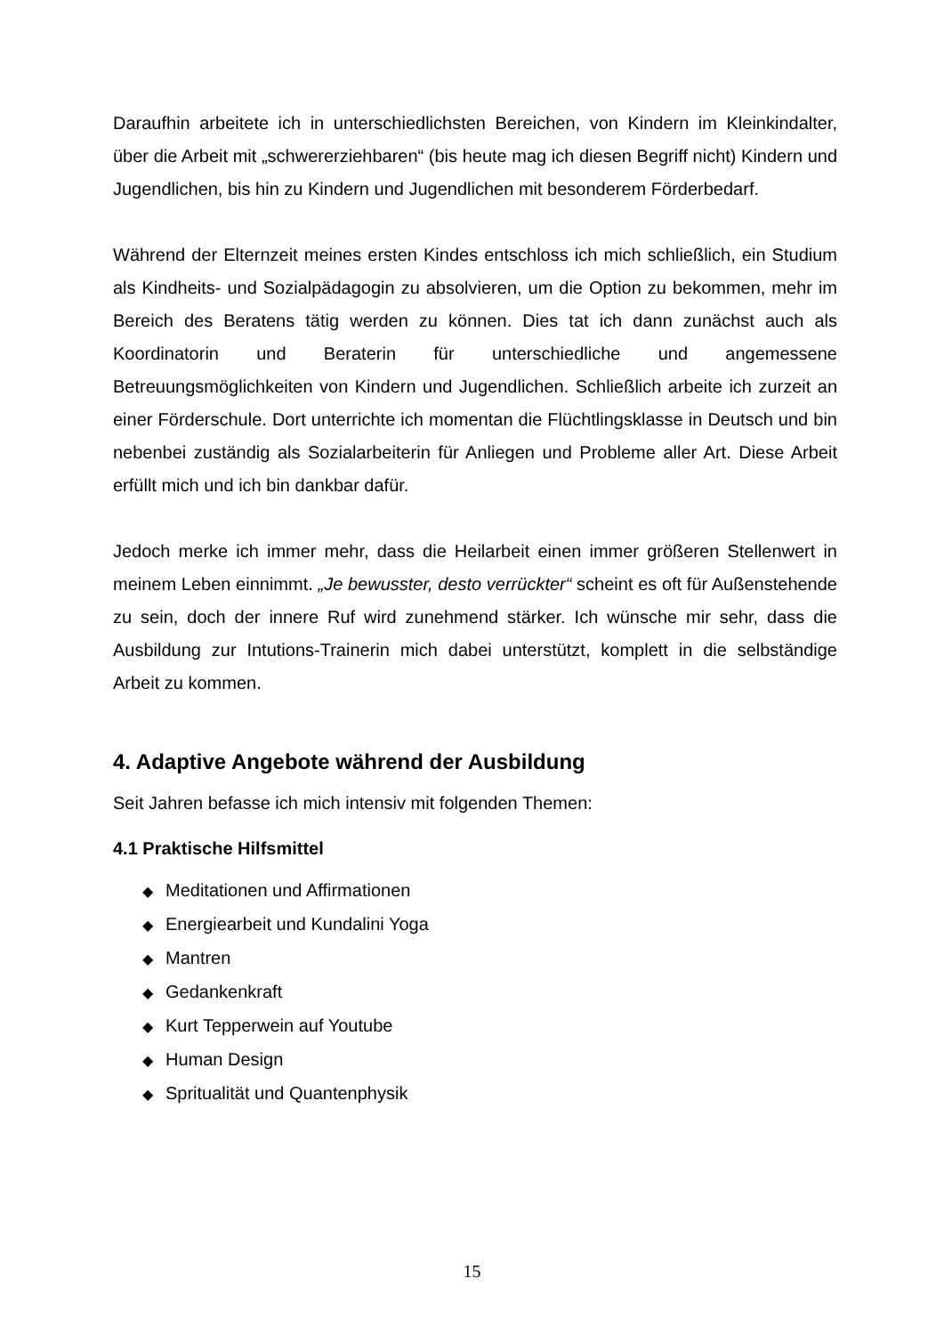Daraufhin arbeitete ich in unterschiedlichsten Bereichen, von Kindern im Klein­kindalter, über die Arbeit mit „schwererziehbaren“ (bis heute mag ich diesen Begriff nicht) Kindern und Jugendlichen, bis hin zu Kindern und Jugendlichen mit besonderem Förderbedarf.
Während der Elternzeit meines ersten Kindes entschloss ich mich schließlich, ein Studium als Kindheits- und Sozialpädagogin zu absolvieren, um die Option zu bekommen, mehr im Bereich des Beratens tätig werden zu können. Dies tat ich dann zunächst auch als Koordinatorin und Beraterin für unterschiedliche und angemes­sene Betreuungsmöglichkeiten von Kindern und Jugendlichen. Schließlich arbeite ich zurzeit an einer Förderschule. Dort unterrichte ich momentan die Flüchtlingsklasse in Deutsch und bin nebenbei zuständig als Sozialarbeiterin für Anliegen und Probleme aller Art. Diese Arbeit erfüllt mich und ich bin dankbar dafür.
Jedoch merke ich immer mehr, dass die Heilarbeit einen immer größeren Stellenwert in meinem Leben einnimmt. „Je bewusster, desto verrückter“ scheint es oft für Außenstehende zu sein, doch der innere Ruf wird zunehmend stärker. Ich wünsche mir sehr, dass die Ausbildung zur Intutions-Trainerin mich dabei unterstützt, komplett in die selbständige Arbeit zu kommen.
4. Adaptive Angebote während der Ausbildung
Seit Jahren befasse ich mich intensiv mit folgenden Themen:
4.1 Praktische Hilfsmittel
◆ Meditationen und Affirmationen
◆ Energiearbeit und Kundalini Yoga
◆ Mantren
◆ Gedankenkraft
◆ Kurt Tepperwein auf Youtube
◆ Human Design
◆ Spritualität und Quantenphysik
15